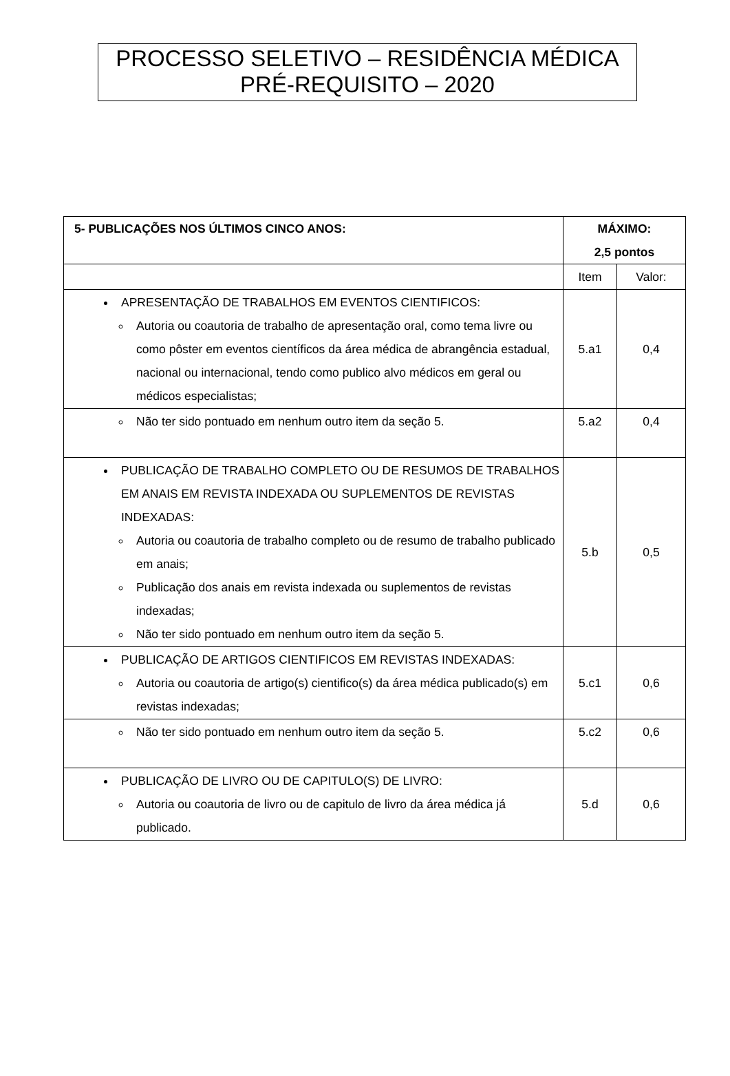PROCESSO SELETIVO – RESIDÊNCIA MÉDICA
PRÉ-REQUISITO – 2020
| 5- PUBLICAÇÕES NOS ÚLTIMOS CINCO ANOS: | MÁXIMO: 2,5 pontos | |
| --- | --- | --- |
| | Item | Valor: |
| APRESENTAÇÃO DE TRABALHOS EM EVENTOS CIENTIFICOS: Autoria ou coautoria de trabalho de apresentação oral, como tema livre ou como pôster em eventos científicos da área médica de abrangência estadual, nacional ou internacional, tendo como publico alvo médicos em geral ou médicos especialistas; | 5.a1 | 0,4 |
| Não ter sido pontuado em nenhum outro item da seção 5. | 5.a2 | 0,4 |
| PUBLICAÇÃO DE TRABALHO COMPLETO OU DE RESUMOS DE TRABALHOS EM ANAIS EM REVISTA INDEXADA OU SUPLEMENTOS DE REVISTAS INDEXADAS: Autoria ou coautoria de trabalho completo ou de resumo de trabalho publicado em anais; Publicação dos anais em revista indexada ou suplementos de revistas indexadas; Não ter sido pontuado em nenhum outro item da seção 5. | 5.b | 0,5 |
| PUBLICAÇÃO DE ARTIGOS CIENTIFICOS EM REVISTAS INDEXADAS: Autoria ou coautoria de artigo(s) cientifico(s) da área médica publicado(s) em revistas indexadas; | 5.c1 | 0,6 |
| Não ter sido pontuado em nenhum outro item da seção 5. | 5.c2 | 0,6 |
| PUBLICAÇÃO DE LIVRO OU DE CAPITULO(S) DE LIVRO: Autoria ou coautoria de livro ou de capitulo de livro da área médica já publicado. | 5.d | 0,6 |